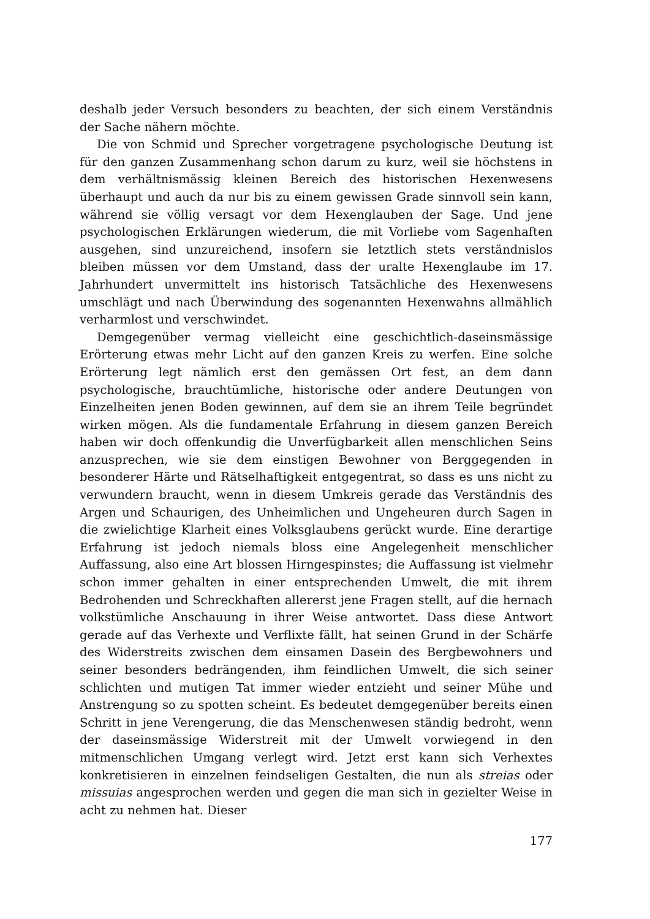deshalb jeder Versuch besonders zu beachten, der sich einem Verständnis der Sache nähern möchte.
Die von Schmid und Sprecher vorgetragene psychologische Deutung ist für den ganzen Zusammenhang schon darum zu kurz, weil sie höchstens in dem verhältnismässig kleinen Bereich des historischen Hexenwesens überhaupt und auch da nur bis zu einem gewissen Grade sinnvoll sein kann, während sie völlig versagt vor dem Hexenglauben der Sage. Und jene psychologischen Erklärungen wiederum, die mit Vorliebe vom Sagenhaften ausgehen, sind unzureichend, insofern sie letztlich stets verständnislos bleiben müssen vor dem Umstand, dass der uralte Hexenglaube im 17. Jahrhundert unvermittelt ins historisch Tatsächliche des Hexenwesens umschlägt und nach Überwindung des sogenannten Hexenwahns allmählich verharmlost und verschwindet.
Demgegenüber vermag vielleicht eine geschichtlich-daseinsmässige Erörterung etwas mehr Licht auf den ganzen Kreis zu werfen. Eine solche Erörterung legt nämlich erst den gemässen Ort fest, an dem dann psychologische, brauchtümliche, historische oder andere Deutungen von Einzelheiten jenen Boden gewinnen, auf dem sie an ihrem Teile begründet wirken mögen. Als die fundamentale Erfahrung in diesem ganzen Bereich haben wir doch offenkundig die Unverfügbarkeit allen menschlichen Seins anzusprechen, wie sie dem einstigen Bewohner von Berggegenden in besonderer Härte und Rätselhaftigkeit entgegentrat, so dass es uns nicht zu verwundern braucht, wenn in diesem Umkreis gerade das Verständnis des Argen und Schaurigen, des Unheimlichen und Ungeheuren durch Sagen in die zwielichtige Klarheit eines Volksglaubens gerückt wurde. Eine derartige Erfahrung ist jedoch niemals bloss eine Angelegenheit menschlicher Auffassung, also eine Art blossen Hirngespinstes; die Auffassung ist vielmehr schon immer gehalten in einer entsprechenden Umwelt, die mit ihrem Bedrohenden und Schreckhaften allererst jene Fragen stellt, auf die hernach volkstümliche Anschauung in ihrer Weise antwortet. Dass diese Antwort gerade auf das Verhexte und Verflixte fällt, hat seinen Grund in der Schärfe des Widerstreits zwischen dem einsamen Dasein des Bergbewohners und seiner besonders bedrängenden, ihm feindlichen Umwelt, die sich seiner schlichten und mutigen Tat immer wieder entzieht und seiner Mühe und Anstrengung so zu spotten scheint. Es bedeutet demgegenüber bereits einen Schritt in jene Verengerung, die das Menschenwesen ständig bedroht, wenn der daseinsmässige Widerstreit mit der Umwelt vorwiegend in den mitmenschlichen Umgang verlegt wird. Jetzt erst kann sich Verhextes konkretisieren in einzelnen feindseligen Gestalten, die nun als streias oder missuias angesprochen werden und gegen die man sich in gezielter Weise in acht zu nehmen hat. Dieser
177